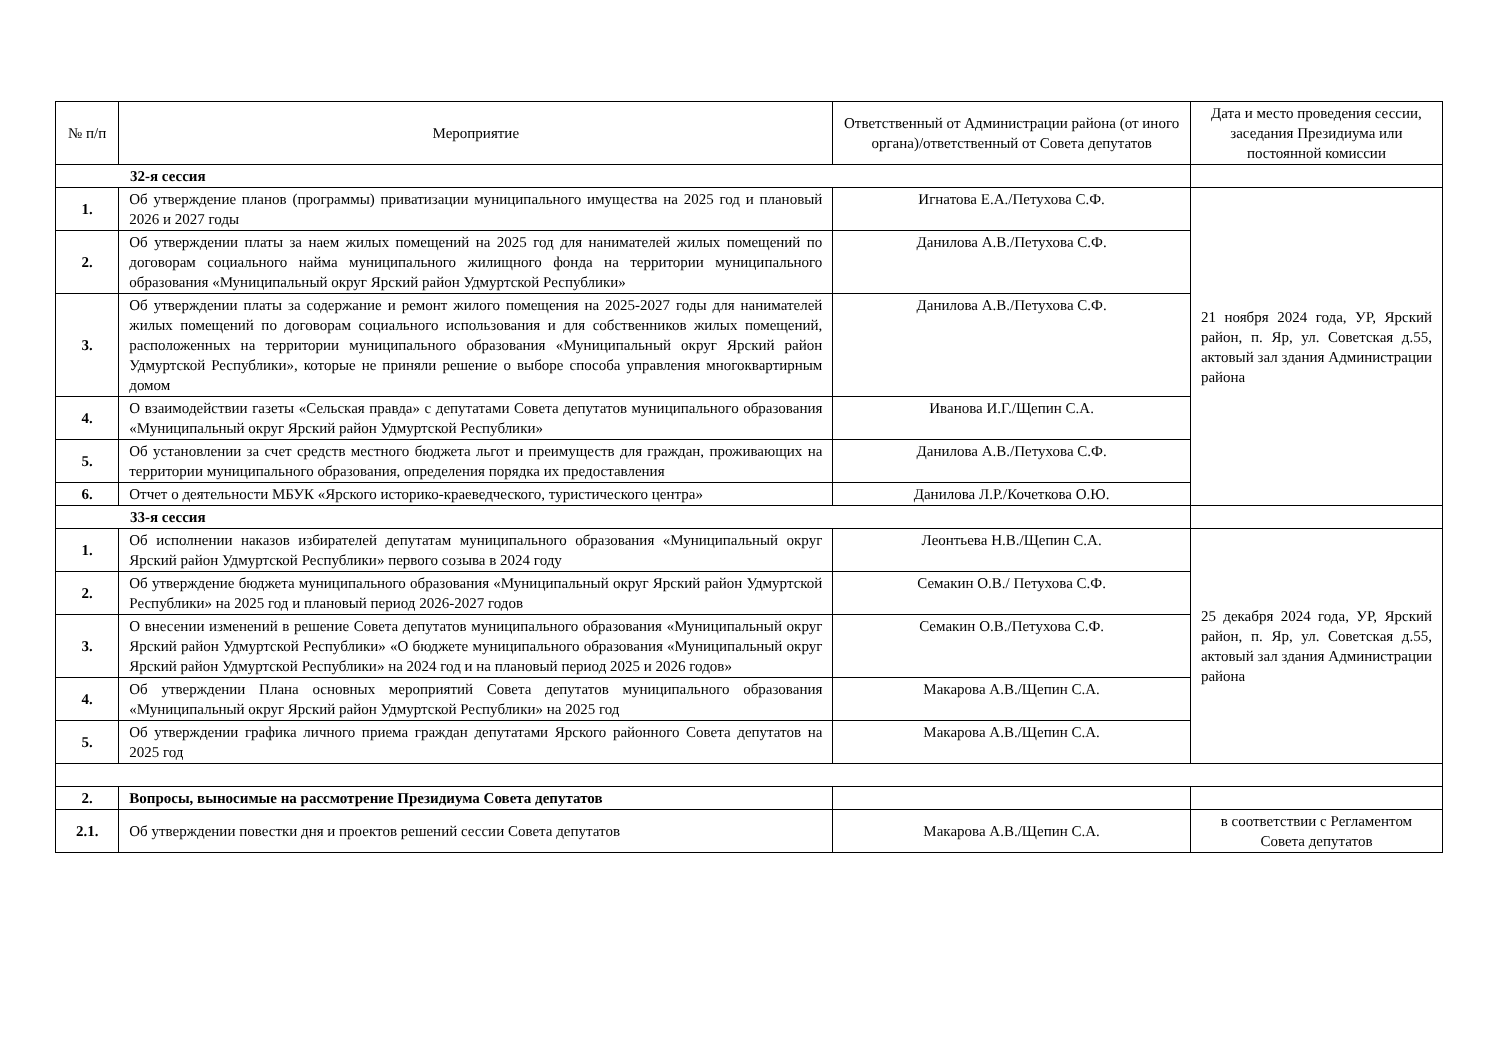| № п/п | Мероприятие | Ответственный от Администрации района (от иного органа)/ответственный от Совета депутатов | Дата и место проведения сессии, заседания Президиума или постоянной комиссии |
| --- | --- | --- | --- |
| 32-я сессия | | | |
| 1. | Об утверждение планов (программы) приватизации муниципального имущества на 2025 год и плановый 2026 и 2027 годы | Игнатова Е.А./Петухова С.Ф. | 21 ноября 2024 года, УР, Ярский район, п. Яр, ул. Советская д.55, актовый зал здания Администрации района |
| 2. | Об утверждении платы за наем жилых помещений на 2025 год для нанимателей жилых помещений по договорам социального найма муниципального жилищного фонда на территории муниципального образования «Муниципальный округ Ярский район Удмуртской Республики» | Данилова А.В./Петухова С.Ф. | |
| 3. | Об утверждении платы за содержание и ремонт жилого помещения на 2025-2027 годы для нанимателей жилых помещений по договорам социального использования и для собственников жилых помещений, расположенных на территории муниципального образования «Муниципальный округ Ярский район Удмуртской Республики», которые не приняли решение о выборе способа управления многоквартирным домом | Данилова А.В./Петухова С.Ф. | |
| 4. | О взаимодействии газеты «Сельская правда» с депутатами Совета депутатов муниципального образования «Муниципальный округ Ярский район Удмуртской Республики» | Иванова И.Г./Щепин С.А. | |
| 5. | Об установлении за счет средств местного бюджета льгот и преимуществ для граждан, проживающих на территории муниципального образования, определения порядка их предоставления | Данилова А.В./Петухова С.Ф. | |
| 6. | Отчет о деятельности МБУК «Ярского историко-краеведческого, туристического центра» | Данилова Л.Р./Кочеткова О.Ю. | |
| 33-я сессия | | | |
| 1. | Об исполнении наказов избирателей депутатам муниципального образования «Муниципальный округ Ярский район Удмуртской Республики» первого созыва в 2024 году | Леонтьева Н.В./Щепин С.А. | 25 декабря 2024 года, УР, Ярский район, п. Яр, ул. Советская д.55, актовый зал здания Администрации района |
| 2. | Об утверждение бюджета муниципального образования «Муниципальный округ Ярский район Удмуртской Республики» на 2025 год и плановый период 2026-2027 годов | Семакин О.В./ Петухова С.Ф. | |
| 3. | О внесении изменений в решение Совета депутатов муниципального образования «Муниципальный округ Ярский район Удмуртской Республики» «О бюджете муниципального образования «Муниципальный округ Ярский район Удмуртской Республики» на 2024 год и на плановый период 2025 и 2026 годов» | Семакин О.В./Петухова С.Ф. | |
| 4. | Об утверждении Плана основных мероприятий Совета депутатов муниципального образования «Муниципальный округ Ярский район Удмуртской Республики» на 2025 год | Макарова А.В./Щепин С.А. | |
| 5. | Об утверждении графика личного приема граждан депутатами Ярского районного Совета депутатов на 2025 год | Макарова А.В./Щепин С.А. | |
| 2. | Вопросы, выносимые на рассмотрение Президиума Совета депутатов | | |
| 2.1. | Об утверждении повестки дня и проектов решений сессии Совета депутатов | Макарова А.В./Щепин С.А. | в соответствии с Регламентом Совета депутатов |